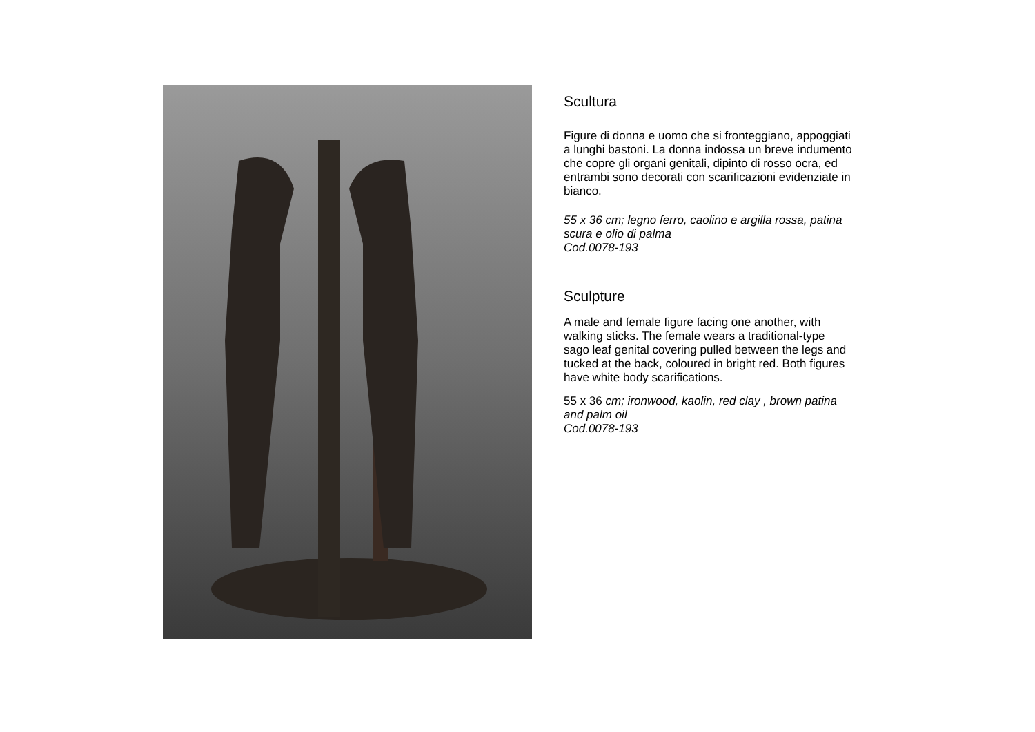Scultura
Figure di donna e uomo che si fronteggiano, appoggiati a lunghi bastoni. La donna indossa un breve indumento che copre gli organi genitali, dipinto di rosso ocra, ed entrambi sono decorati con scarificazioni evidenziate in bianco.
55 x 36 cm; legno ferro, caolino e argilla rossa, patina scura e olio di palma
Cod.0078-193
Sculpture
A male and female figure facing one another, with walking sticks. The female wears a traditional-type sago leaf genital covering pulled between the legs and tucked at the back, coloured in bright red. Both figures have white body scarifications.
55 x 36 cm; ironwood, kaolin, red clay , brown patina and palm oil
Cod.0078-193